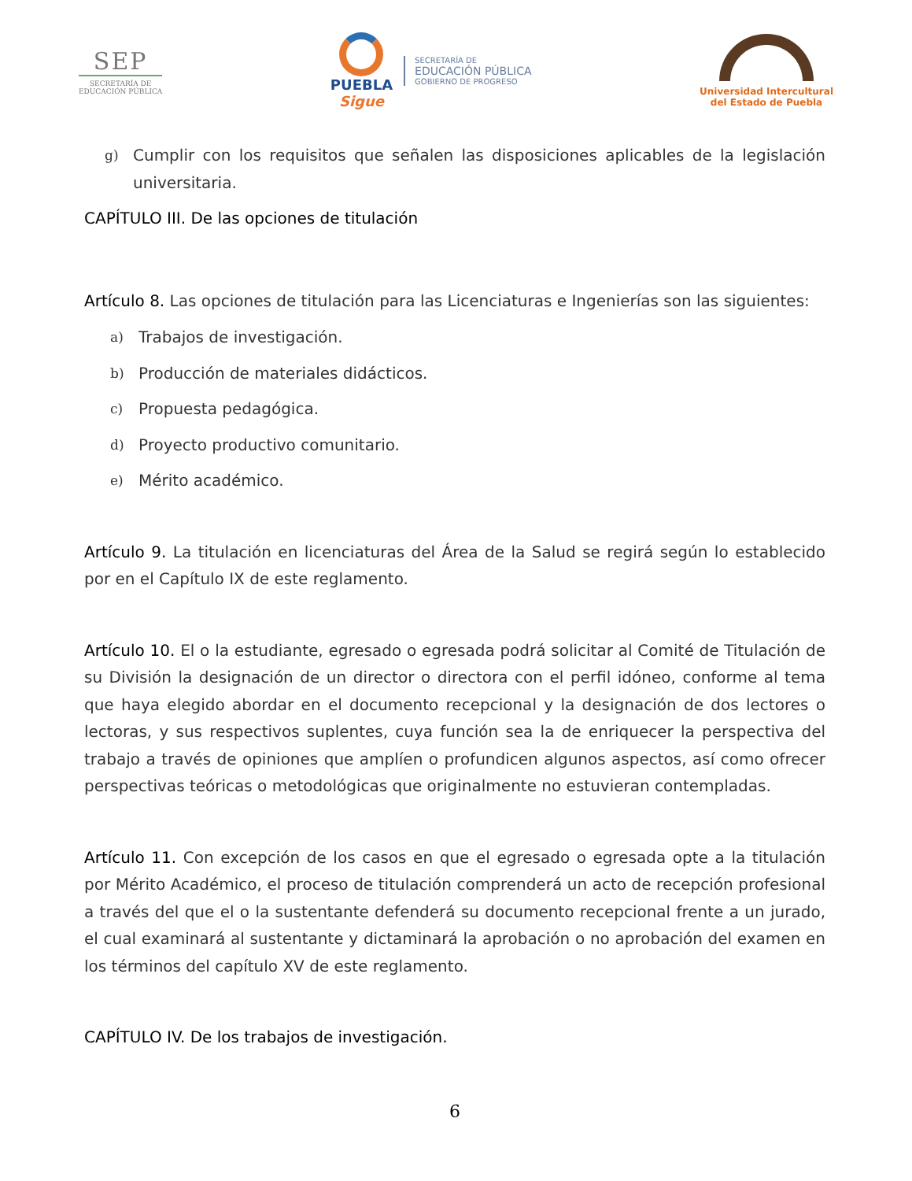SEP
SECRETARÍA DE
EDUCACIÓN PÚBLICA
PUEBLA
Sigue
SECRETARÍA DE
EDUCACIÓN PÚBLICA
GOBIERNO DE PROGRESO
Universidad Intercultural
del Estado de Puebla
g)
Cumplir con los requisitos que señalen las disposiciones aplicables de la legislación universitaria.
CAPÍTULO III. De las opciones de titulación
Artículo 8. Las opciones de titulación para las Licenciaturas e Ingenierías son las siguientes:
a) Trabajos de investigación.
b) Producción de materiales didácticos.
c) Propuesta pedagógica.
d) Proyecto productivo comunitario.
e) Mérito académico.
Artículo 9. La titulación en licenciaturas del Área de la Salud se regirá según lo establecido por en el Capítulo IX de este reglamento.
Artículo 10. El o la estudiante, egresado o egresada podrá solicitar al Comité de Titulación de su División la designación de un director o directora con el perfil idóneo, conforme al tema que haya elegido abordar en el documento recepcional y la designación de dos lectores o lectoras, y sus respectivos suplentes, cuya función sea la de enriquecer la perspectiva del trabajo a través de opiniones que amplíen o profundicen algunos aspectos, así como ofrecer perspectivas teóricas o metodológicas que originalmente no estuvieran contempladas.
Artículo 11. Con excepción de los casos en que el egresado o egresada opte a la titulación por Mérito Académico, el proceso de titulación comprenderá un acto de recepción profesional a través del que el o la sustentante defenderá su documento recepcional frente a un jurado, el cual examinará al sustentante y dictaminará la aprobación o no aprobación del examen en los términos del capítulo XV de este reglamento.
CAPÍTULO IV. De los trabajos de investigación.
6